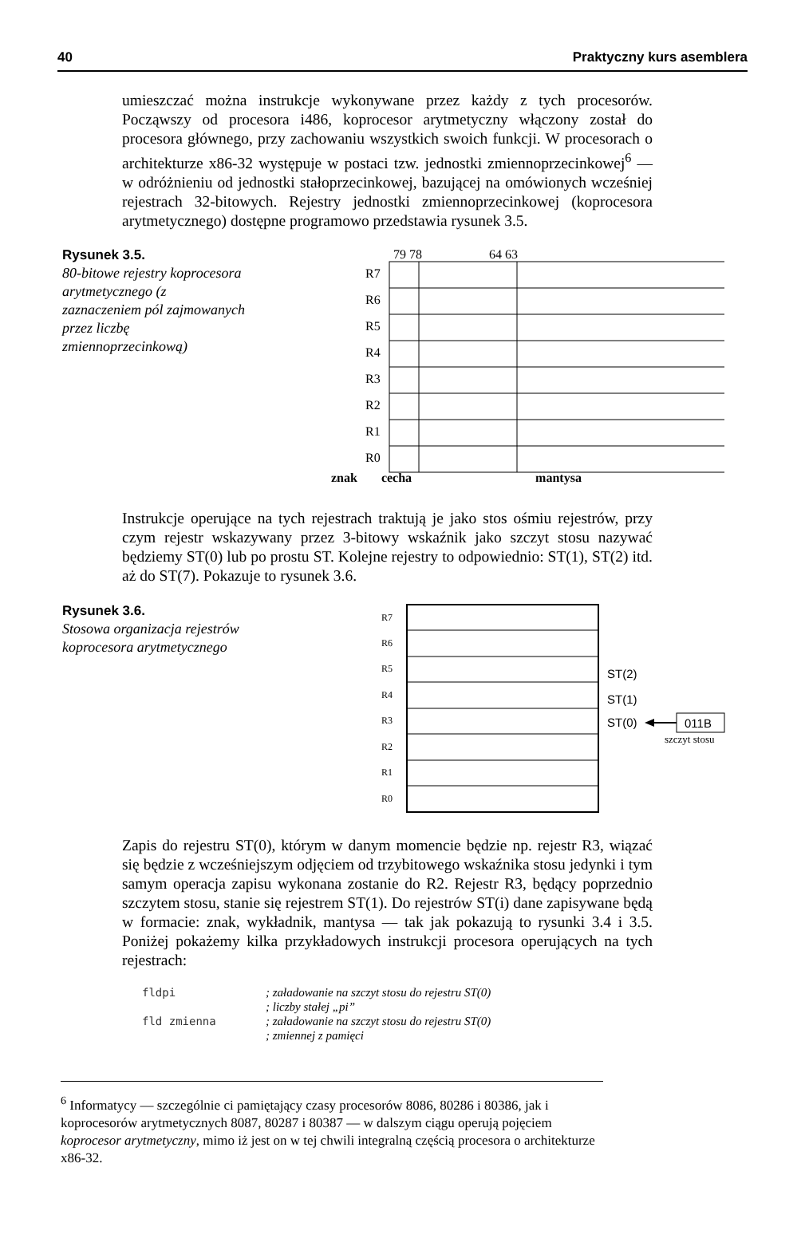40 Praktyczny kurs asemblera
umieszczać można instrukcje wykonywane przez każdy z tych procesorów. Począwszy od procesora i486, koprocesor arytmetyczny włączony został do procesora głównego, przy zachowaniu wszystkich swoich funkcji. W procesorach o architekturze x86-32 występuje w postaci tzw. jednostki zmiennoprzecinkowej<sup>6</sup> — w odróżnieniu od jednostki stałoprzecinkowej, bazującej na omówionych wcześniej rejestrach 32-bitowych. Rejestry jednostki zmiennoprzecinkowej (koprocesora arytmetycznego) dostępne programowo przedstawia rysunek 3.5.
Rysunek 3.5.
80-bitowe rejestry koprocesora arytmetycznego (z zaznaczeniem pól zajmowanych przez liczbę zmiennoprzecinkową)
79 78
64 63
R7
R6
R5
R4
R3
R2
R1
R0
znak cecha mantysa
Instrukcje operujące na tych rejestrach traktują je jako stos ośmiu rejestrów, przy czym rejestr wskazywany przez 3-bitowy wskaźnik jako szczyt stosu nazywać będziemy ST(0) lub po prostu ST. Kolejne rejestry to odpowiednio: ST(1), ST(2) itd. aż do ST(7). Pokazuje to rysunek 3.6.
Rysunek 3.6.
Stosowa organizacja rejestrów koprocesora arytmetycznego
R7
R6
R5
R4
R3
R2
R1
R0
ST(2)
ST(1)
ST(0)
011B
szczyt stosu
Zapis do rejestru ST(0), którym w danym momencie będzie np. rejestr R3, wiązać się będzie z wcześniejszym odjęciem od trzybitowego wskaźnika stosu jedynki i tym samym operacja zapisu wykonana zostanie do R2. Rejestr R3, będący poprzednio szczytem stosu, stanie się rejestrem ST(1). Do rejestrów ST(i) dane zapisywane będą w formacie: znak, wykładnik, mantysa — tak jak pokazują to rysunki 3.4 i 3.5. Poniżej pokażemy kilka przykładowych instrukcji procesora operujących na tych rejestrach:
fldpi; załadowanie na szczyt stosu do rejestru ST(0)
; liczby stałej „pi”
fld zmienna; załadowanie na szczyt stosu do rejestru ST(0)
; zmiennej z pamięci
<sup>6</sup> Informatycy — szczególnie ci pamiętający czasy procesorów 8086, 80286 i 80386, jak i koprocesorów arytmetycznych 8087, 80287 i 80387 — w dalszym ciągu operują pojęciem koprocesor arytmetyczny, mimo iż jest on w tej chwili integralną częścią procesora o architekturze x86-32.